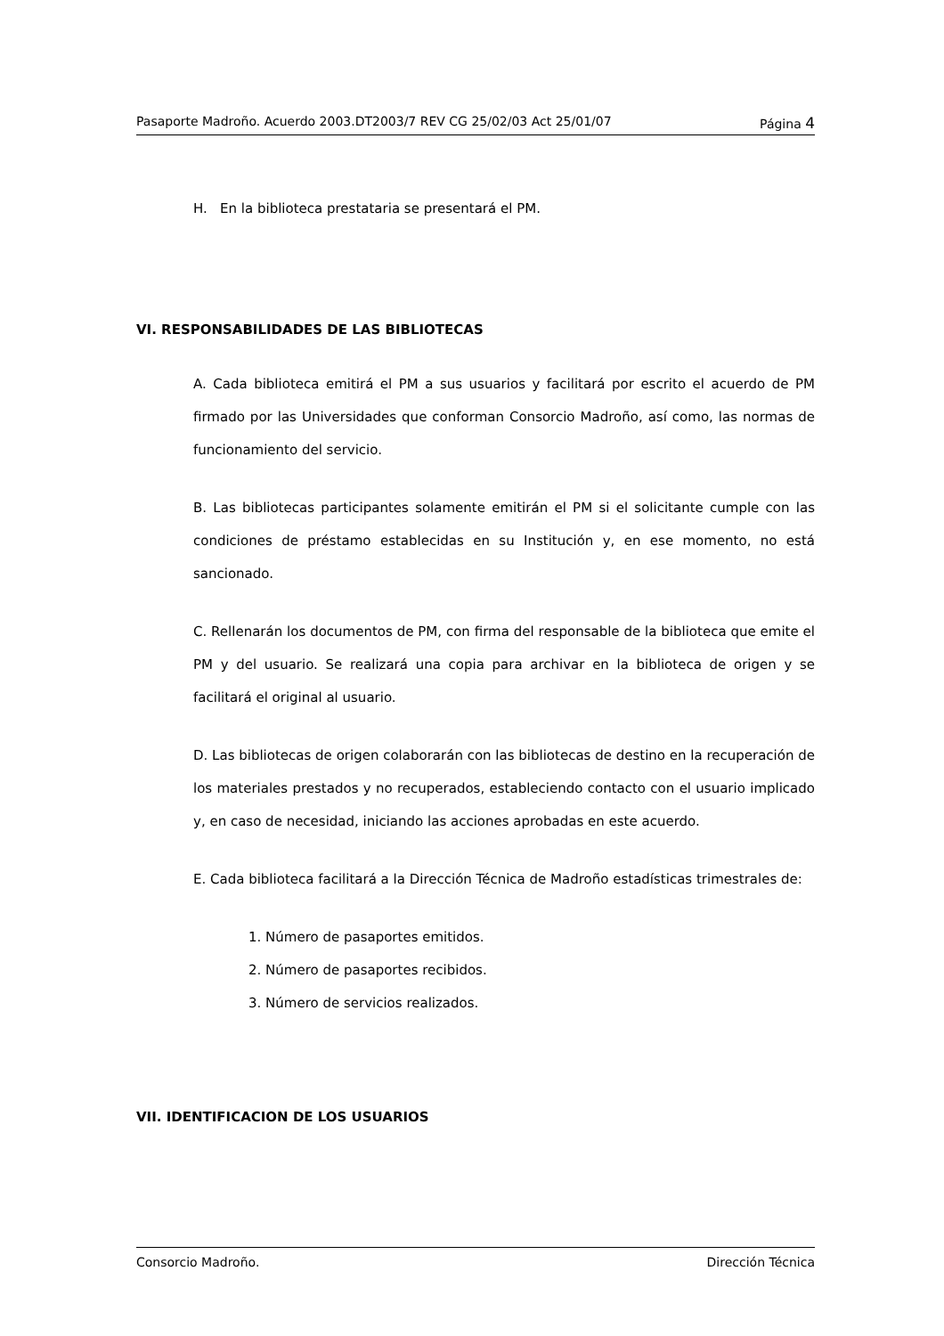Pasaporte Madroño. Acuerdo 2003.DT2003/7 REV CG 25/02/03 Act 25/01/07 Página 4
H. En la biblioteca prestataria se presentará el PM.
VI. RESPONSABILIDADES DE LAS BIBLIOTECAS
A. Cada biblioteca emitirá el PM a sus usuarios y facilitará por escrito el acuerdo de PM firmado por las Universidades que conforman Consorcio Madroño, así como, las normas de funcionamiento del servicio.
B. Las bibliotecas participantes solamente emitirán el PM si el solicitante cumple con las condiciones de préstamo establecidas en su Institución y, en ese momento, no está sancionado.
C. Rellenarán los documentos de PM, con firma del responsable de la biblioteca que emite el PM y del usuario. Se realizará una copia para archivar en la biblioteca de origen y se facilitará el original al usuario.
D. Las bibliotecas de origen colaborarán con las bibliotecas de destino en la recuperación de los materiales prestados y no recuperados, estableciendo contacto con el usuario implicado y, en caso de necesidad, iniciando las acciones aprobadas en este acuerdo.
E. Cada biblioteca facilitará a la Dirección Técnica de Madroño estadísticas trimestrales de:
1. Número de pasaportes emitidos.
2. Número de pasaportes recibidos.
3. Número de servicios realizados.
VII. IDENTIFICACION DE LOS USUARIOS
Consorcio Madroño. Dirección Técnica